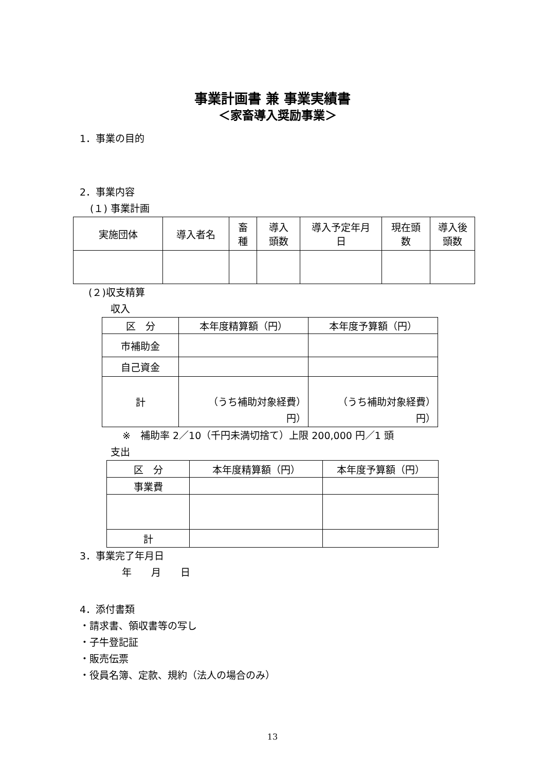事業計画書 兼 事業実績書
＜家畜導入奨励事業＞
1．事業の目的
2．事業内容
(１) 事業計画
| 実施団体 | 導入者名 | 畜 種 | 導入 頭数 | 導入予定年月 日 | 現在頭 数 | 導入後 頭数 |
| --- | --- | --- | --- | --- | --- | --- |
(２)収支精算
収入
| 区 分 | 本年度精算額（円） | 本年度予算額（円） |
| --- | --- | --- |
| 市補助金 | | |
| 自己資金 | | |
| 計 | （うち補助対象経費） 円） | （うち補助対象経費） 円） |
※　補助率 2／10（千円未満切捨て）上限 200,000 円／1 頭
支出
| 区 分 | 本年度精算額（円） | 本年度予算額（円） |
| --- | --- | --- |
| 事業費 | | |
| 計 | | |
3．事業完了年月日
年　　月　　日
4．添付書類
・請求書、領収書等の写し
・子牛登記証
・販売伝票
・役員名簿、定款、規約（法人の場合のみ）
13